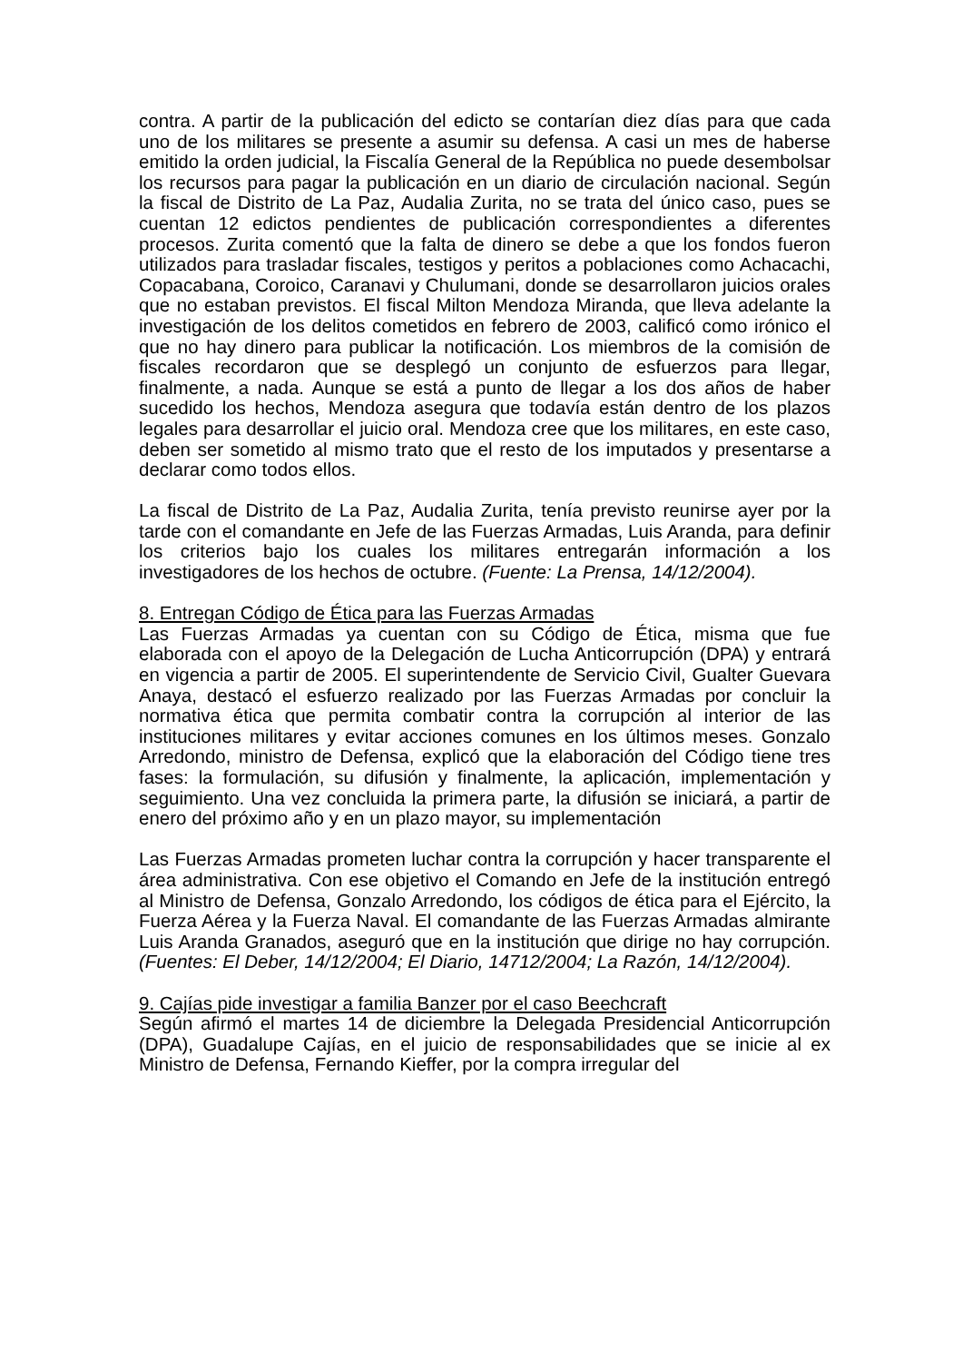contra. A partir de la publicación del edicto se contarían diez días para que cada uno de los militares se presente a asumir su defensa. A casi un mes de haberse emitido la orden judicial, la Fiscalía General de la República no puede desembolsar los recursos para pagar la publicación en un diario de circulación nacional. Según la fiscal de Distrito de La Paz, Audalia Zurita, no se trata del único caso, pues se cuentan 12 edictos pendientes de publicación correspondientes a diferentes procesos. Zurita comentó que la falta de dinero se debe a que los fondos fueron utilizados para trasladar fiscales, testigos y peritos a poblaciones como Achacachi, Copacabana, Coroico, Caranavi y Chulumani, donde se desarrollaron juicios orales que no estaban previstos. El fiscal Milton Mendoza Miranda, que lleva adelante la investigación de los delitos cometidos en febrero de 2003, calificó como irónico el que no hay dinero para publicar la notificación. Los miembros de la comisión de fiscales recordaron que se desplegó un conjunto de esfuerzos para llegar, finalmente, a nada. Aunque se está a punto de llegar a los dos años de haber sucedido los hechos, Mendoza asegura que todavía están dentro de los plazos legales para desarrollar el juicio oral. Mendoza cree que los militares, en este caso, deben ser sometido al mismo trato que el resto de los imputados y presentarse a declarar como todos ellos.
La fiscal de Distrito de La Paz, Audalia Zurita, tenía previsto reunirse ayer por la tarde con el comandante en Jefe de las Fuerzas Armadas, Luis Aranda, para definir los criterios bajo los cuales los militares entregarán información a los investigadores de los hechos de octubre. (Fuente: La Prensa, 14/12/2004).
8. Entregan Código de Ética para las Fuerzas Armadas
Las Fuerzas Armadas ya cuentan con su Código de Ética, misma que fue elaborada con el apoyo de la Delegación de Lucha Anticorrupción (DPA) y entrará en vigencia a partir de 2005. El superintendente de Servicio Civil, Gualter Guevara Anaya, destacó el esfuerzo realizado por las Fuerzas Armadas por concluir la normativa ética que permita combatir contra la corrupción al interior de las instituciones militares y evitar acciones comunes en los últimos meses. Gonzalo Arredondo, ministro de Defensa, explicó que la elaboración del Código tiene tres fases: la formulación, su difusión y finalmente, la aplicación, implementación y seguimiento. Una vez concluida la primera parte, la difusión se iniciará, a partir de enero del próximo año y en un plazo mayor, su implementación
Las Fuerzas Armadas prometen luchar contra la corrupción y hacer transparente el área administrativa. Con ese objetivo el Comando en Jefe de la institución entregó al Ministro de Defensa, Gonzalo Arredondo, los códigos de ética para el Ejército, la Fuerza Aérea y la Fuerza Naval. El comandante de las Fuerzas Armadas almirante Luis Aranda Granados, aseguró que en la institución que dirige no hay corrupción. (Fuentes: El Deber, 14/12/2004; El Diario, 14712/2004; La Razón, 14/12/2004).
9. Cajías pide investigar a familia Banzer por el caso Beechcraft
Según afirmó el martes 14 de diciembre la Delegada Presidencial Anticorrupción (DPA), Guadalupe Cajías, en el juicio de responsabilidades que se inicie al ex Ministro de Defensa, Fernando Kieffer, por la compra irregular del